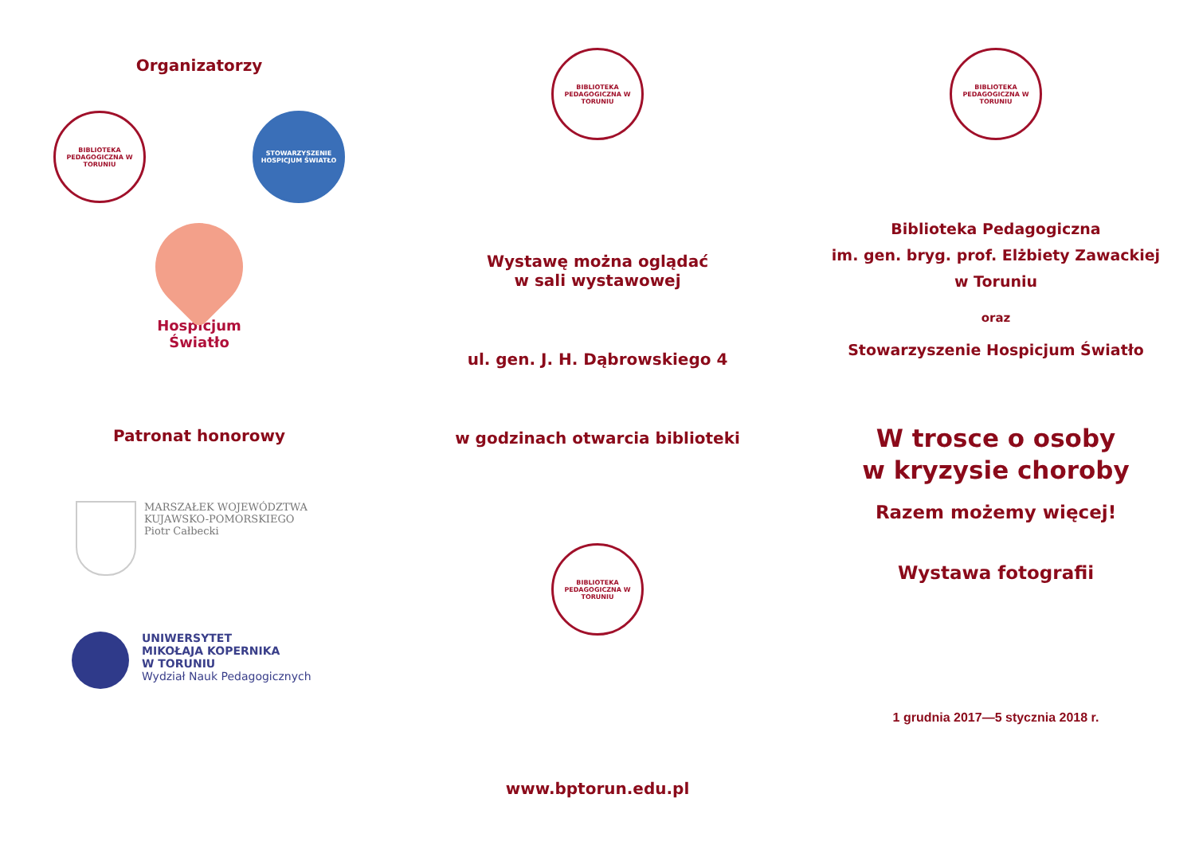Organizatorzy
BIBLIOTEKA PEDAGOGICZNA W TORUNIU
STOWARZYSZENIE HOSPICJUM ŚWIATŁO
Hospicjum
Światło
Patronat honorowy
MARSZAŁEK WOJEWÓDZTWA
KUJAWSKO-POMORSKIEGO
Piotr Całbecki
UNIWERSYTET
MIKOŁAJA KOPERNIKA
W TORUNIU
Wydział Nauk Pedagogicznych
BIBLIOTEKA PEDAGOGICZNA W TORUNIU
Wystawę można oglądać
w sali wystawowej
ul. gen. J. H. Dąbrowskiego 4
w godzinach otwarcia biblioteki
BIBLIOTEKA PEDAGOGICZNA W TORUNIU
www.bptorun.edu.pl
BIBLIOTEKA PEDAGOGICZNA W TORUNIU
Biblioteka Pedagogiczna
im. gen. bryg. prof. Elżbiety Zawackiej
w Toruniu
oraz
Stowarzyszenie Hospicjum Światło
W trosce o osoby
w kryzysie choroby
Razem możemy więcej!
Wystawa fotografii
1 grudnia 2017—5 stycznia 2018 r.